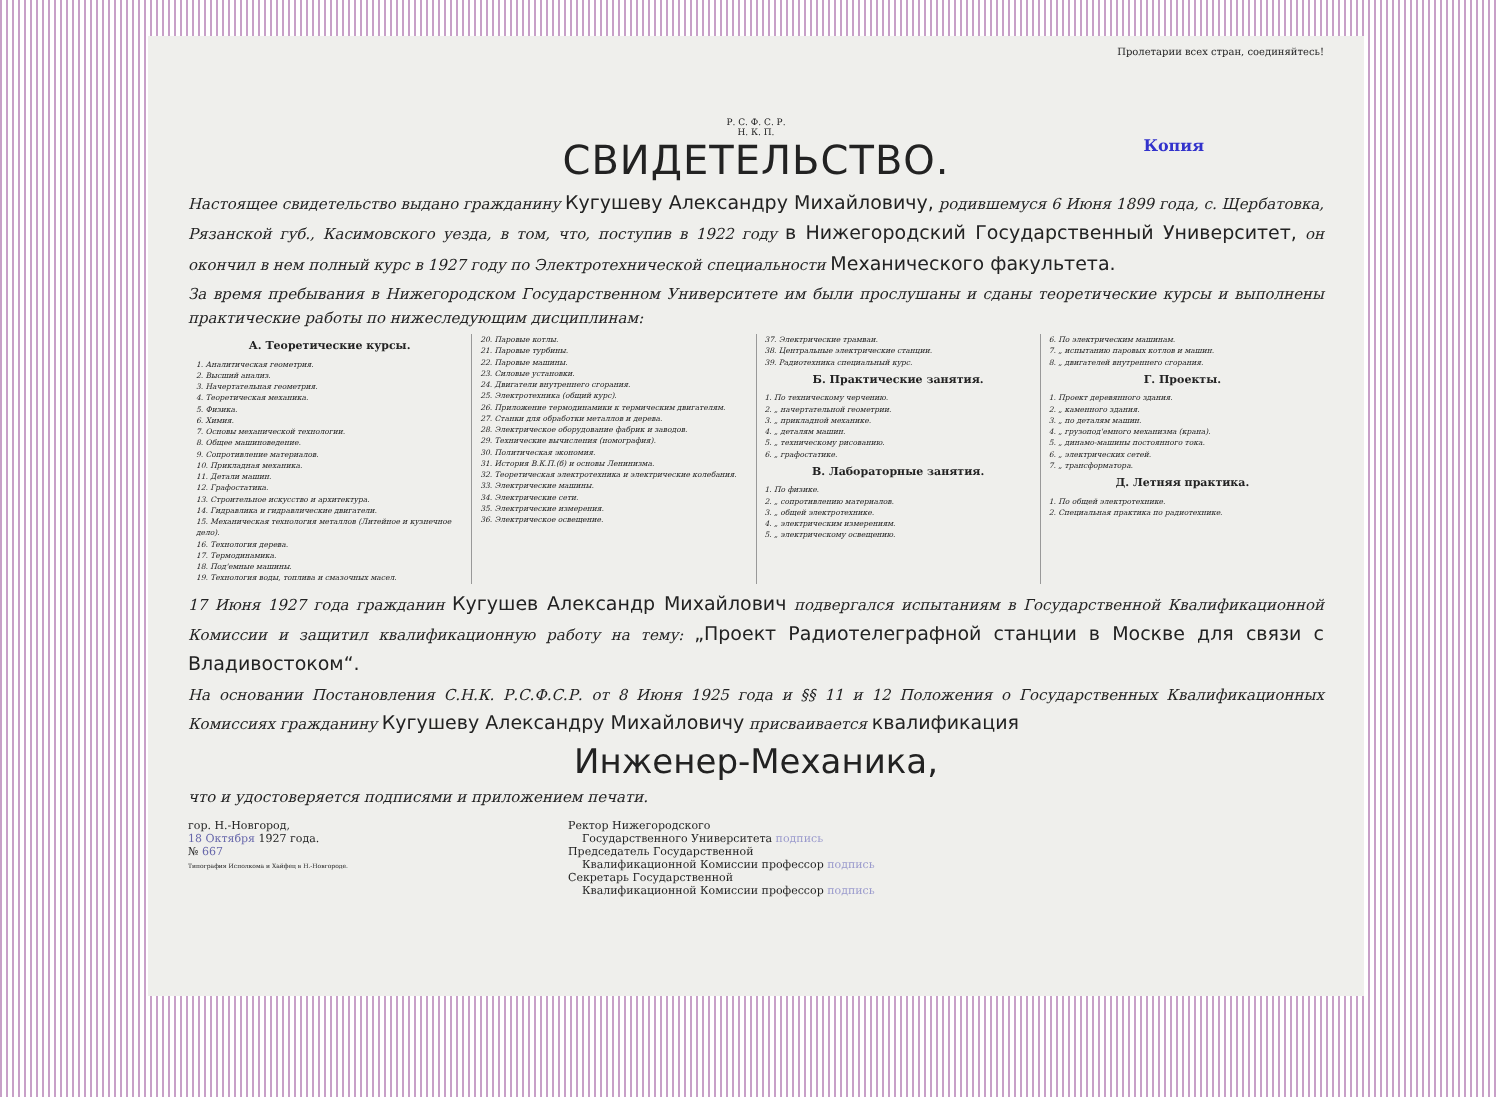Пролетарии всех стран, соединяйтесь!
Р. С. Ф. С. Р.
Н. К. П.
Копия
СВИДЕТЕЛЬСТВО.
Настоящее свидетельство выдано гражданину Кугушеву Александру Михайловичу, родившемуся 6 Июня 1899 года, с. Щербатовка, Рязанской губ., Касимовского уезда, в том, что, поступив в 1922 году в Нижегородский Государственный Университет, он окончил в нем полный курс в 1927 году по Электротехнической специальности Механического факультета.
За время пребывания в Нижегородском Государственном Университете им были прослушаны и сданы теоретические курсы и выполнены практические работы по нижеследующим дисциплинам:
А. Теоретические курсы.
1. Аналитическая геометрия.
2. Высший анализ.
3. Начертательная геометрия.
4. Теоретическая механика.
5. Физика.
6. Химия.
7. Основы механической технологии.
8. Общее машиноведение.
9. Сопротивление материалов.
10. Прикладная механика.
11. Детали машин.
12. Графостатика.
13. Строительное искусство и архитектура.
14. Гидравлика и гидравлические двигатели.
15. Механическая технология металлов (Литейное и кузнечное дело).
16. Технология дерева.
17. Термодинамика.
18. Под'емные машины.
19. Технология воды, топлива и смазочных масел.
20. Паровые котлы.
21. Паровые турбины.
22. Паровые машины.
23. Силовые установки.
24. Двигатели внутреннего сгорания.
25. Электротехника (общий курс).
26. Приложение термодинамики к термическим двигателям.
27. Станки для обработки металлов и дерева.
28. Электрическое оборудование фабрик и заводов.
29. Технические вычисления (номография).
30. Политическая экономия.
31. История В.К.П.(б) и основы Ленинизма.
32. Теоретическая электротехника и электрические колебания.
33. Электрические машины.
34. Электрические сети.
35. Электрические измерения.
36. Электрическое освещение.
37. Электрические трамваи.
38. Центральные электрические станции.
39. Радиотехника специальный курс.
Б. Практические занятия.
1. По техническому черчению.
2. „ начертательной геометрии.
3. „ прикладной механике.
4. „ деталям машин.
5. „ техническому рисованию.
6. „ графостатике.
В. Лабораторные занятия.
1. По физике.
2. „ сопротивлению материалов.
3. „ общей электротехнике.
4. „ электрическим измерениям.
5. „ электрическому освещению.
6. По электрическим машинам.
7. „ испытанию паровых котлов и машин.
8. „ двигателей внутреннего сгорания.
Г. Проекты.
1. Проект деревянного здания.
2. „ каменного здания.
3. „ по деталям машин.
4. „ грузопод'емного механизма (крана).
5. „ динамо-машины постоянного тока.
6. „ электрических сетей.
7. „ трансформатора.
Д. Летняя практика.
1. По общей электротехнике.
2. Специальная практика по радиотехнике.
17 Июня 1927 года гражданин Кугушев Александр Михайлович подвергался испытаниям в Государственной Квалификационной Комиссии и защитил квалификационную работу на тему: „Проект Радиотелеграфной станции в Москве для связи с Владивостоком“.
На основании Постановления С.Н.К. Р.С.Ф.С.Р. от 8 Июня 1925 года и §§ 11 и 12 Положения о Государственных Квалификационных Комиссиях гражданину Кугушеву Александру Михайловичу присваивается квалификация
Инженер-Механика,
что и удостоверяется подписями и приложением печати.
гор. Н.-Новгород,
18 Октября 1927 года.
№ 667
Типография Исполкома и Хайфец в Н.-Новгороде.
Ректор Нижегородского
Государственного Университета подпись
Председатель Государственной
Квалификационной Комиссии профессор подпись
Секретарь Государственной
Квалификационной Комиссии профессор подпись